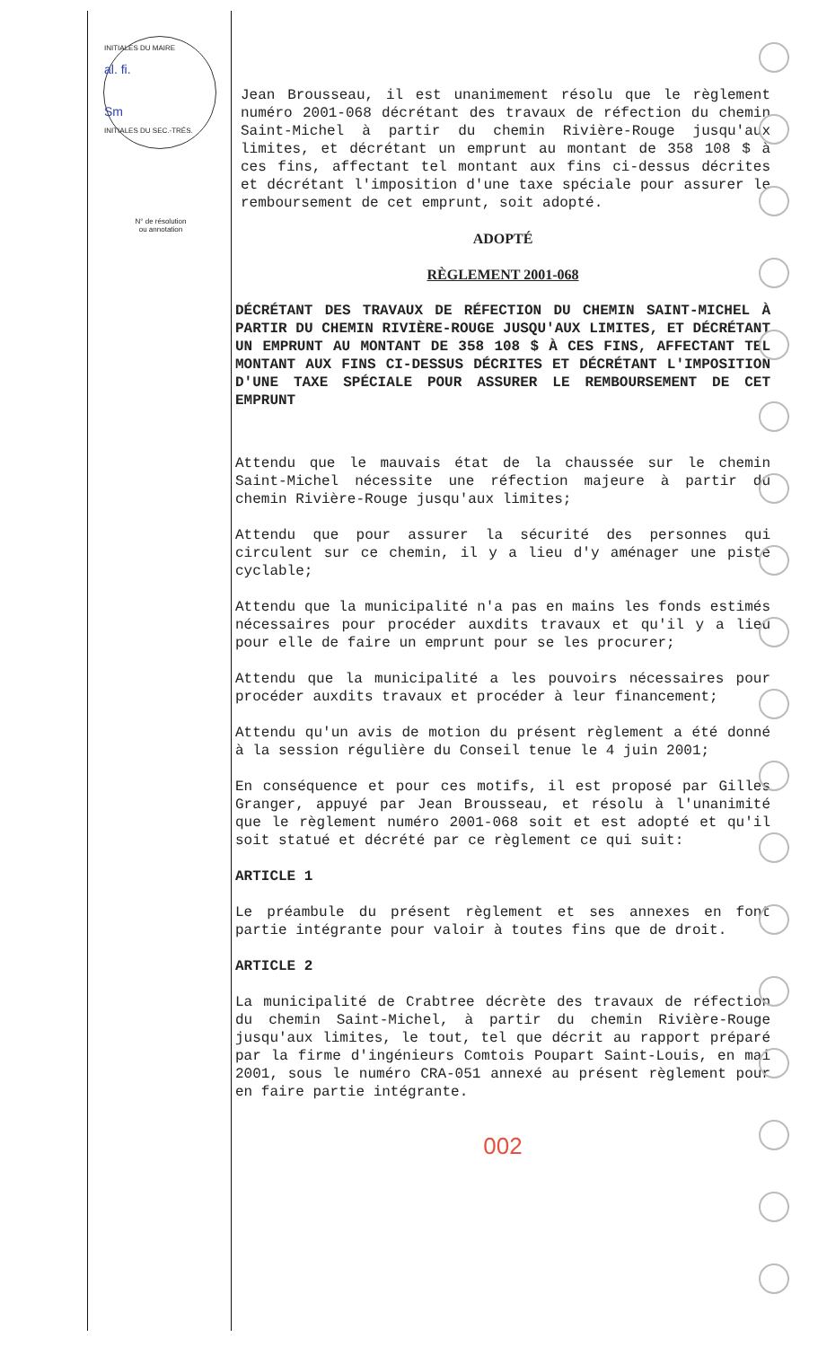INITIALES DU MAIRE
al. fi.
Sm
INITIALES DU SEC.-TRÉS.
N° de résolution
ou annotation
Jean Brousseau, il est unanimement résolu que le règlement numéro 2001-068 décrétant des travaux de réfection du chemin Saint-Michel à partir du chemin Rivière-Rouge jusqu'aux limites, et décrétant un emprunt au montant de 358 108 $ à ces fins, affectant tel montant aux fins ci-dessus décrites et décrétant l'imposition d'une taxe spéciale pour assurer le remboursement de cet emprunt, soit adopté.
ADOPTÉ
RÈGLEMENT 2001-068
DÉCRÉTANT DES TRAVAUX DE RÉFECTION DU CHEMIN SAINT-MICHEL À PARTIR DU CHEMIN RIVIÈRE-ROUGE JUSQU'AUX LIMITES, ET DÉCRÉTANT UN EMPRUNT AU MONTANT DE 358 108 $ À CES FINS, AFFECTANT TEL MONTANT AUX FINS CI-DESSUS DÉCRITES ET DÉCRÉTANT L'IMPOSITION D'UNE TAXE SPÉCIALE POUR ASSURER LE REMBOURSEMENT DE CET EMPRUNT
Attendu que le mauvais état de la chaussée sur le chemin Saint-Michel nécessite une réfection majeure à partir du chemin Rivière-Rouge jusqu'aux limites;
Attendu que pour assurer la sécurité des personnes qui circulent sur ce chemin, il y a lieu d'y aménager une piste cyclable;
Attendu que la municipalité n'a pas en mains les fonds estimés nécessaires pour procéder auxdits travaux et qu'il y a lieu pour elle de faire un emprunt pour se les procurer;
Attendu que la municipalité a les pouvoirs nécessaires pour procéder auxdits travaux et procéder à leur financement;
Attendu qu'un avis de motion du présent règlement a été donné à la session régulière du Conseil tenue le 4 juin 2001;
En conséquence et pour ces motifs, il est proposé par Gilles Granger, appuyé par Jean Brousseau, et résolu à l'unanimité que le règlement numéro 2001-068 soit et est adopté et qu'il soit statué et décrété par ce règlement ce qui suit:
ARTICLE 1
Le préambule du présent règlement et ses annexes en font partie intégrante pour valoir à toutes fins que de droit.
ARTICLE 2
La municipalité de Crabtree décrète des travaux de réfection du chemin Saint-Michel, à partir du chemin Rivière-Rouge jusqu'aux limites, le tout, tel que décrit au rapport préparé par la firme d'ingénieurs Comtois Poupart Saint-Louis, en mai 2001, sous le numéro CRA-051 annexé au présent règlement pour en faire partie intégrante.
002